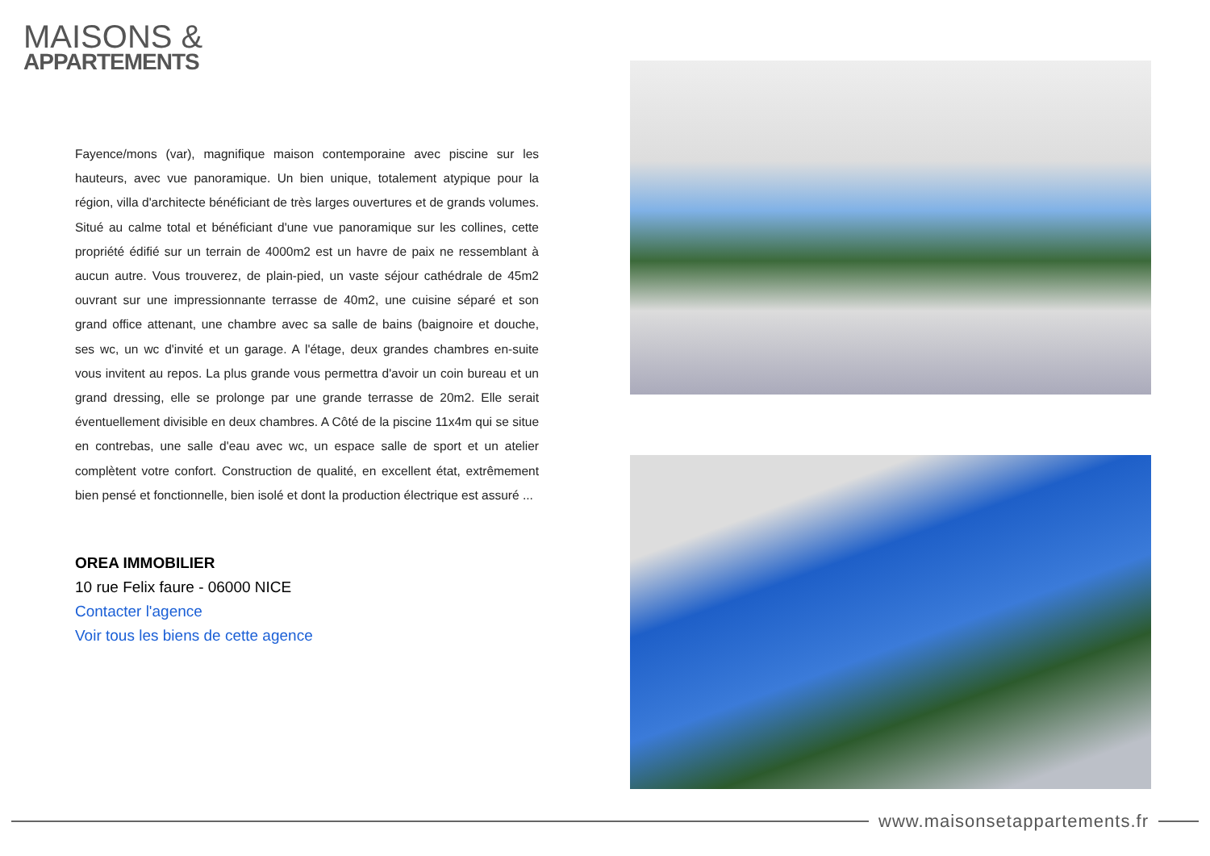MAISONS &
APPARTEMENTS
Fayence/mons (var), magnifique maison contemporaine avec piscine sur les hauteurs, avec vue panoramique. Un bien unique, totalement atypique pour la région, villa d'architecte bénéficiant de très larges ouvertures et de grands volumes. Situé au calme total et bénéficiant d'une vue panoramique sur les collines, cette propriété édifié sur un terrain de 4000m2 est un havre de paix ne ressemblant à aucun autre. Vous trouverez, de plain-pied, un vaste séjour cathédrale de 45m2 ouvrant sur une impressionnante terrasse de 40m2, une cuisine séparé et son grand office attenant, une chambre avec sa salle de bains (baignoire et douche, ses wc, un wc d'invité et un garage. A l'étage, deux grandes chambres en-suite vous invitent au repos. La plus grande vous permettra d'avoir un coin bureau et un grand dressing, elle se prolonge par une grande terrasse de 20m2. Elle serait éventuellement divisible en deux chambres. A Côté de la piscine 11x4m qui se situe en contrebas, une salle d'eau avec wc, un espace salle de sport et un atelier complètent votre confort. Construction de qualité, en excellent état, extrêmement bien pensé et fonctionnelle, bien isolé et dont la production électrique est assuré ...
OREA IMMOBILIER
10 rue Felix faure - 06000 NICE
Contacter l'agence
Voir tous les biens de cette agence
www.maisonsetappartements.fr